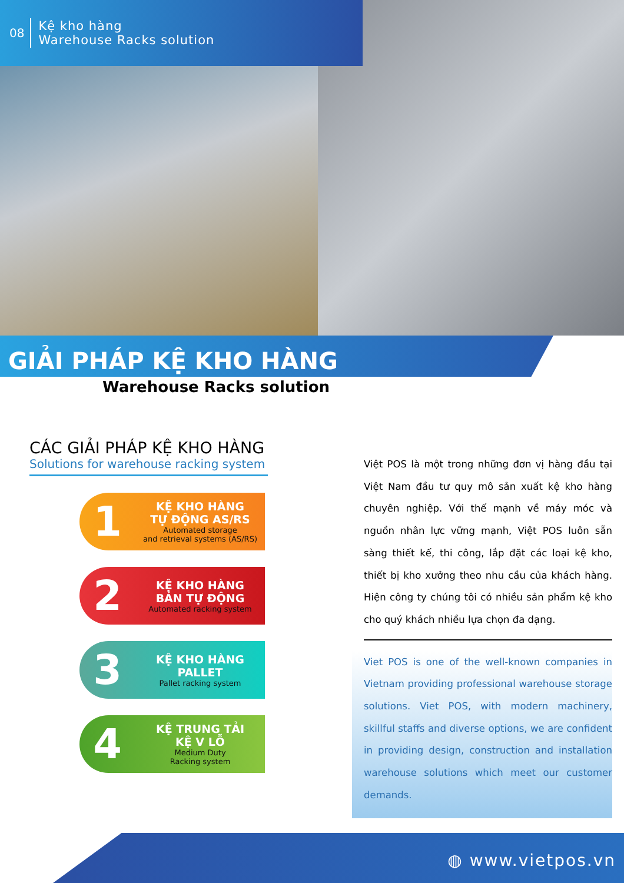08 Kệ kho hàng
Warehouse Racks solution
GIẢI PHÁP KỆ KHO HÀNG
Warehouse Racks solution
CÁC GIẢI PHÁP KỆ KHO HÀNG
Solutions for warehouse racking system
1 KỆ KHO HÀNG
TỰ ĐỘNG AS/RS
Automated storage
and retrieval systems (AS/RS)
2 KỆ KHO HÀNG
BÁN TỰ ĐỘNG
Automated racking system
3 KỆ KHO HÀNG
PALLET
Pallet racking system
4 KỆ TRUNG TẢI
KỆ V LỖ
Medium Duty
Racking system
Việt POS là một trong những đơn vị hàng đầu tại Việt Nam đầu tư quy mô sản xuất kệ kho hàng chuyên nghiệp. Với thế mạnh về máy móc và nguồn nhân lực vững mạnh, Việt POS luôn sẵn sàng thiết kế, thi công, lắp đặt các loại kệ kho, thiết bị kho xưởng theo nhu cầu của khách hàng. Hiện công ty chúng tôi có nhiều sản phẩm kệ kho cho quý khách nhiều lựa chọn đa dạng.
Viet POS is one of the well-known companies in Vietnam providing professional warehouse storage solutions. Viet POS, with modern machinery, skillful staffs and diverse options, we are confident in providing design, construction and installation warehouse solutions which meet our customer demands.
◍ www.vietpos.vn